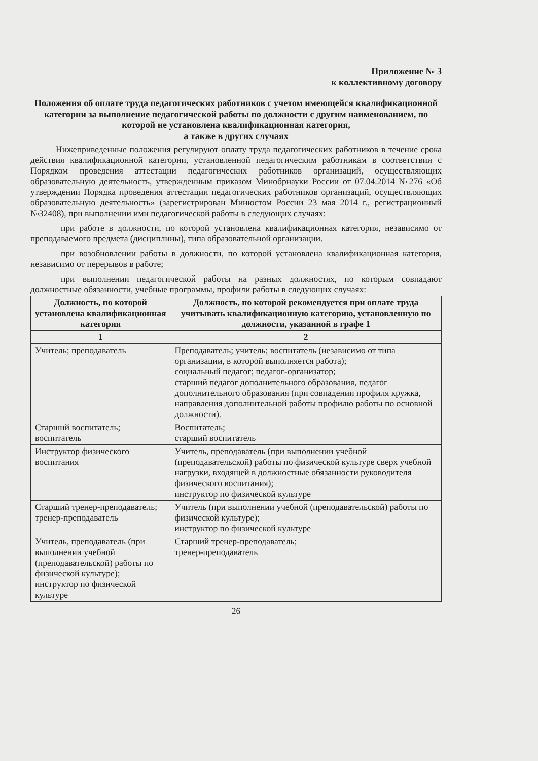Приложение № 3
к коллективному договору
Положения об оплате труда педагогических работников с учетом имеющейся квалификационной категории за выполнение педагогической работы по должности с другим наименованием, по которой не установлена квалификационная категория,
а также в других случаях
Нижеприведенные положения регулируют оплату труда педагогических работников в течение срока действия квалификационной категории, установленной педагогическим работникам в соответствии с Порядком проведения аттестации педагогических работников организаций, осуществляющих образовательную деятельность, утвержденным приказом Минобрнауки России от 07.04.2014 №276 «Об утверждении Порядка проведения аттестации педагогических работников организаций, осуществляющих образовательную деятельность» (зарегистрирован Минюстом России 23 мая 2014 г., регистрационный №32408), при выполнении ими педагогической работы в следующих случаях:
при работе в должности, по которой установлена квалификационная категория, независимо от преподаваемого предмета (дисциплины), типа образовательной организации.
при возобновлении работы в должности, по которой установлена квалификационная категория, независимо от перерывов в работе;
при выполнении педагогической работы на разных должностях, по которым совпадают должностные обязанности, учебные программы, профили работы в следующих случаях:
| Должность, по которой установлена квалификационная категория | Должность, по которой рекомендуется при оплате труда учитывать квалификационную категорию, установленную по должности, указанной в графе 1 |
| --- | --- |
| 1 | 2 |
| Учитель; преподаватель | Преподаватель; учитель; воспитатель (независимо от типа организации, в которой выполняется работа); социальный педагог; педагог-организатор; старший педагог дополнительного образования, педагог дополнительного образования (при совпадении профиля кружка, направления дополнительной работы профилю работы по основной должности). |
| Старший воспитатель; воспитатель | Воспитатель; старший воспитатель |
| Инструктор физического воспитания | Учитель, преподаватель (при выполнении учебной (преподавательской) работы по физической культуре сверх учебной нагрузки, входящей в должностные обязанности руководителя физического воспитания); инструктор по физической культуре |
| Старший тренер-преподаватель; тренер-преподаватель | Учитель (при выполнении учебной (преподавательской) работы по физической культуре); инструктор по физической культуре |
| Учитель, преподаватель (при выполнении учебной (преподавательской) работы по физической культуре); инструктор по физической культуре | Старший тренер-преподаватель; тренер-преподаватель |
26